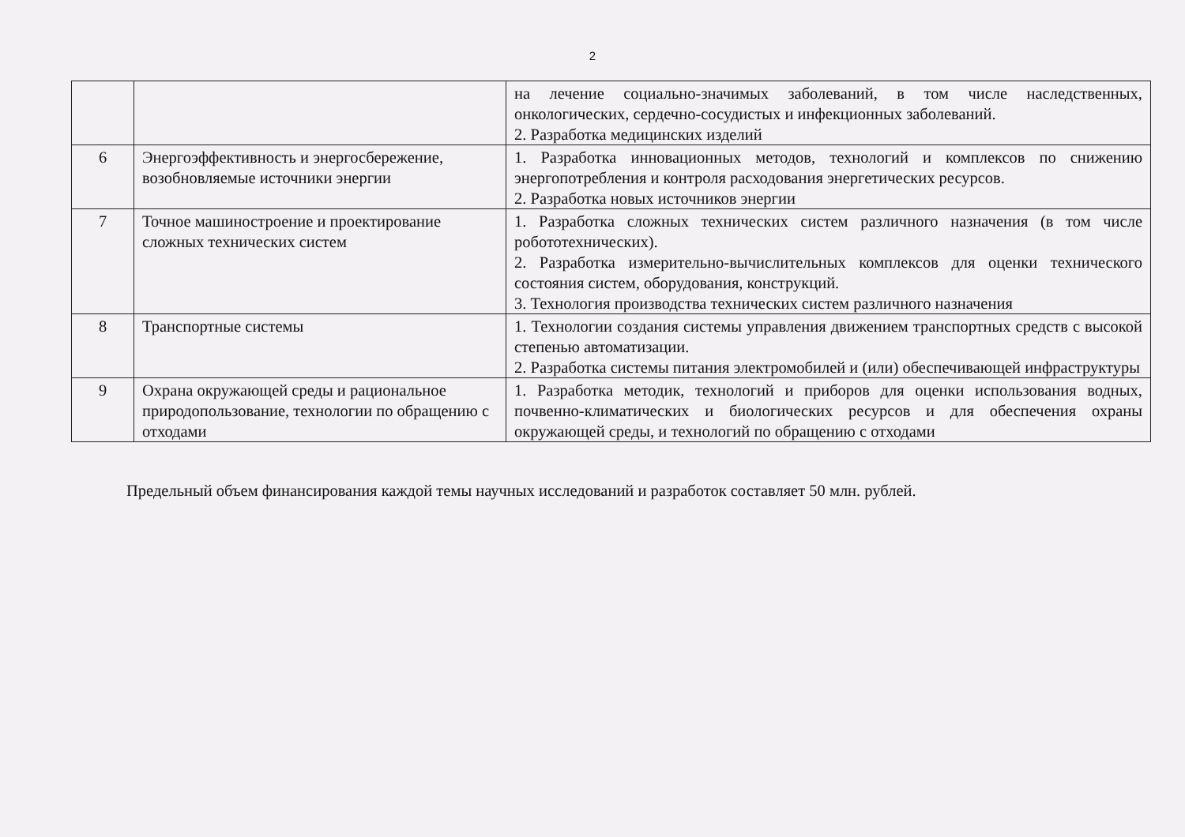2
| | | на лечение социально-значимых заболеваний, в том числе наследственных, онкологических, сердечно-сосудистых и инфекционных заболеваний. 2. Разработка медицинских изделий |
| 6 | Энергоэффективность и энергосбережение, возобновляемые источники энергии | 1. Разработка инновационных методов, технологий и комплексов по снижению энергопотребления и контроля расходования энергетических ресурсов. 2. Разработка новых источников энергии |
| 7 | Точное машиностроение и проектирование сложных технических систем | 1. Разработка сложных технических систем различного назначения (в том числе робототехнических). 2. Разработка измерительно-вычислительных комплексов для оценки технического состояния систем, оборудования, конструкций. 3. Технология производства технических систем различного назначения |
| 8 | Транспортные системы | 1. Технологии создания системы управления движением транспортных средств с высокой степенью автоматизации. 2. Разработка системы питания электромобилей и (или) обеспечивающей инфраструктуры |
| 9 | Охрана окружающей среды и рациональное природопользование, технологии по обращению с отходами | 1. Разработка методик, технологий и приборов для оценки использования водных, почвенно-климатических и биологических ресурсов и для обеспечения охраны окружающей среды, и технологий по обращению с отходами |
Предельный объем финансирования каждой темы научных исследований и разработок составляет 50 млн. рублей.